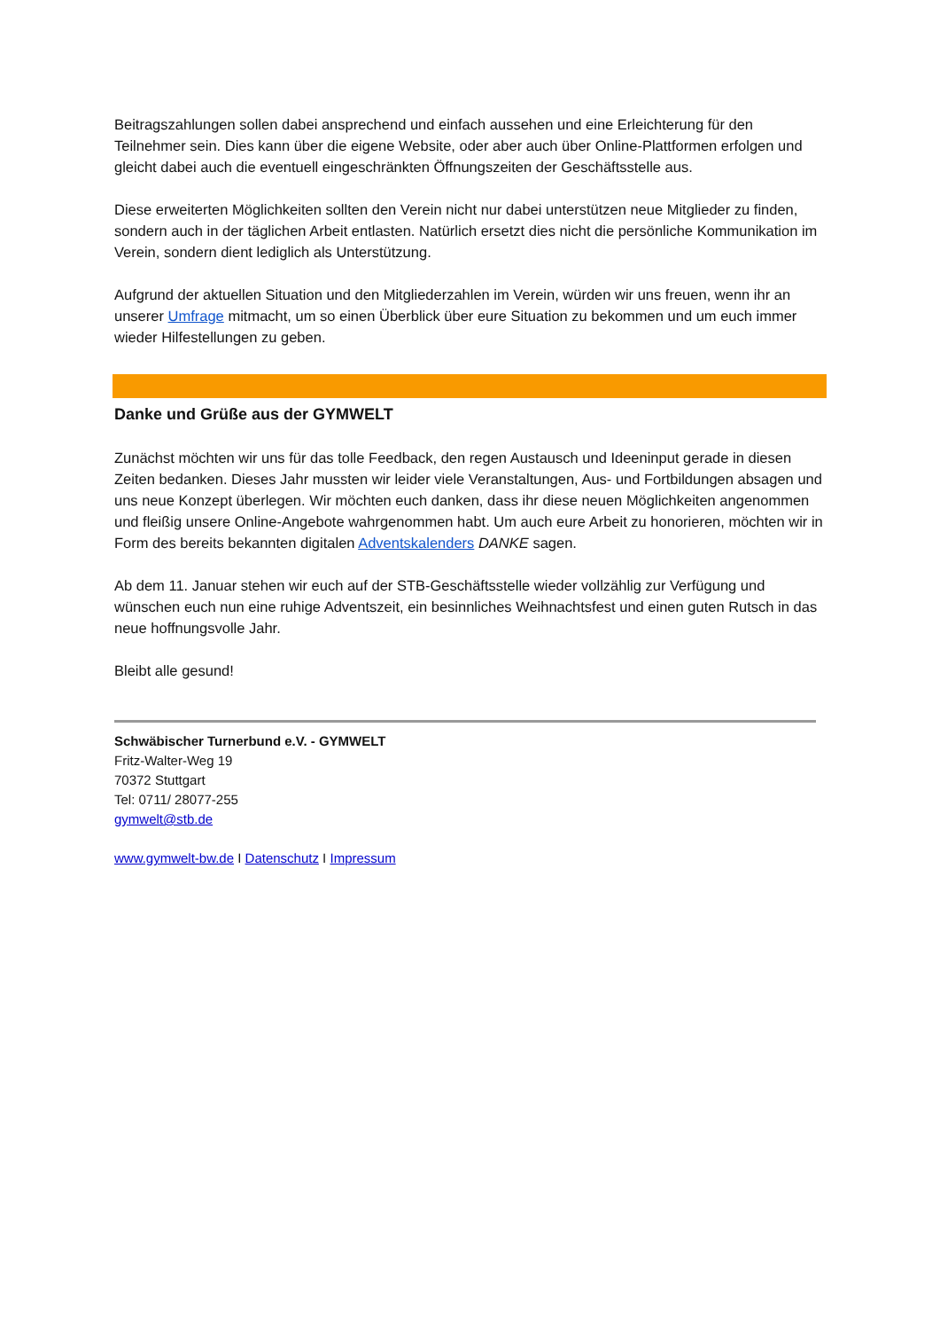Beitragszahlungen sollen dabei ansprechend und einfach aussehen und eine Erleichterung für den Teilnehmer sein. Dies kann über die eigene Website, oder aber auch über Online-Plattformen erfolgen und gleicht dabei auch die eventuell eingeschränkten Öffnungszeiten der Geschäftsstelle aus.
Diese erweiterten Möglichkeiten sollten den Verein nicht nur dabei unterstützen neue Mitglieder zu finden, sondern auch in der täglichen Arbeit entlasten. Natürlich ersetzt dies nicht die persönliche Kommunikation im Verein, sondern dient lediglich als Unterstützung.
Aufgrund der aktuellen Situation und den Mitgliederzahlen im Verein, würden wir uns freuen, wenn ihr an unserer Umfrage mitmacht, um so einen Überblick über eure Situation zu bekommen und um euch immer wieder Hilfestellungen zu geben.
Danke und Grüße aus der GYMWELT
Zunächst möchten wir uns für das tolle Feedback, den regen Austausch und Ideeninput gerade in diesen Zeiten bedanken. Dieses Jahr mussten wir leider viele Veranstaltungen, Aus- und Fortbildungen absagen und uns neue Konzept überlegen. Wir möchten euch danken, dass ihr diese neuen Möglichkeiten angenommen und fleißig unsere Online-Angebote wahrgenommen habt. Um auch eure Arbeit zu honorieren, möchten wir in Form des bereits bekannten digitalen Adventskalenders DANKE sagen.
Ab dem 11. Januar stehen wir euch auf der STB-Geschäftsstelle wieder vollzählig zur Verfügung und wünschen euch nun eine ruhige Adventszeit, ein besinnliches Weihnachtsfest und einen guten Rutsch in das neue hoffnungsvolle Jahr.
Bleibt alle gesund!
Schwäbischer Turnerbund e.V. - GYMWELT
Fritz-Walter-Weg 19
70372 Stuttgart
Tel: 0711/ 28077-255
gymwelt@stb.de
www.gymwelt-bw.de I Datenschutz I Impressum